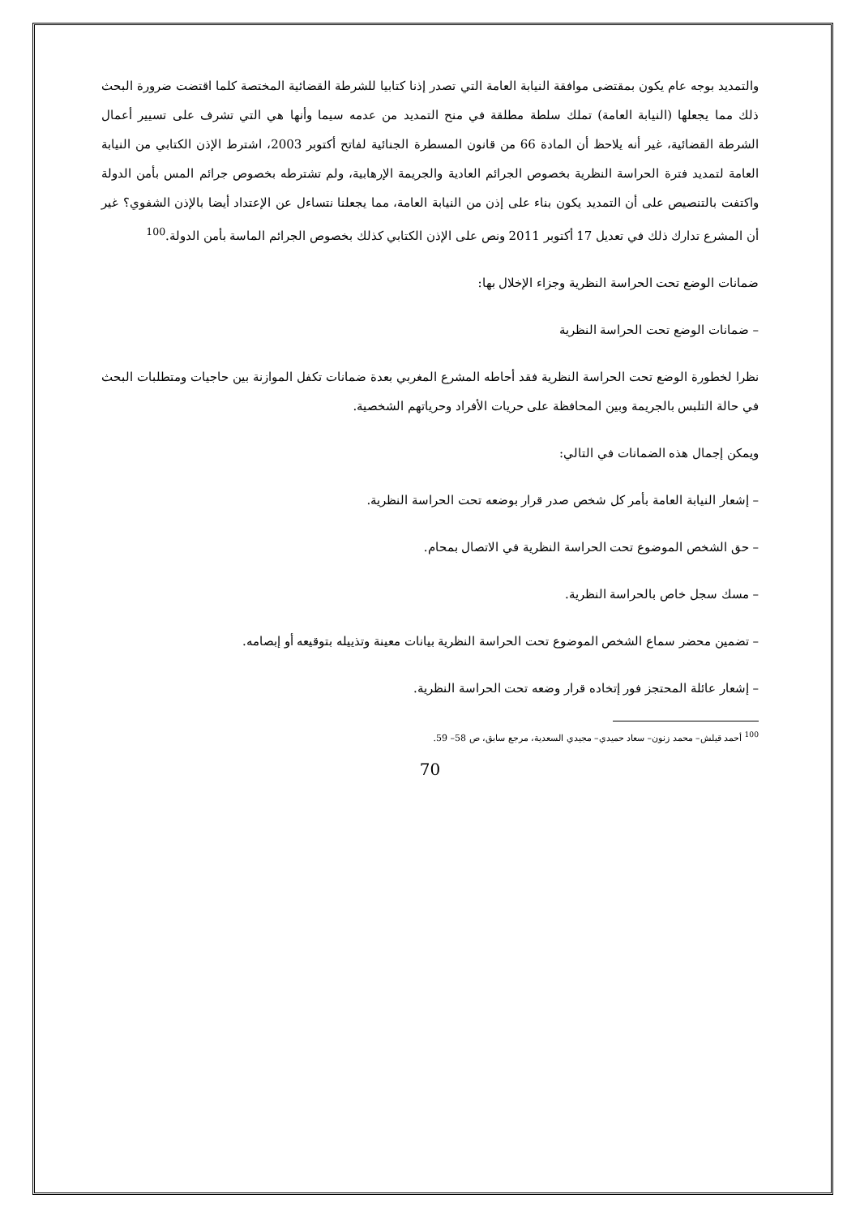والتمديد بوجه عام يكون بمقتضى موافقة النيابة العامة التي تصدر إذنا كتابيا للشرطة القضائية المختصة كلما اقتضت ضرورة البحث ذلك مما يجعلها (النيابة العامة) تملك سلطة مطلقة في منح التمديد من عدمه سيما وأنها هي التي تشرف على تسيير أعمال الشرطة القضائية، غير أنه يلاحظ أن المادة 66 من قانون المسطرة الجنائية لفاتح أكتوبر 2003، اشترط الإذن الكتابي من النيابة العامة لتمديد فترة الحراسة النظرية بخصوص الجرائم العادية والجريمة الإرهابية، ولم تشترطه بخصوص جرائم المس بأمن الدولة واكتفت بالتنصيص على أن التمديد يكون بناء على إذن من النيابة العامة، مما يجعلنا نتساءل عن الإعتداد أيضا بالإذن الشفوي؟ غير أن المشرع تدارك ذلك في تعديل 17 أكتوبر 2011 ونص على الإذن الكتابي كذلك بخصوص الجرائم الماسة بأمن الدولة.<sup>100</sup>
ضمانات الوضع تحت الحراسة النظرية وجزاء الإخلال بها:
– ضمانات الوضع تحت الحراسة النظرية
نظرا لخطورة الوضع تحت الحراسة النظرية فقد أحاطه المشرع المغربي بعدة ضمانات تكفل الموازنة بين حاجيات ومتطلبات البحث في حالة التلبس بالجريمة وبين المحافظة على حريات الأفراد وحرياتهم الشخصية.
ويمكن إجمال هذه الضمانات في التالي:
– إشعار النيابة العامة بأمر كل شخص صدر قرار بوضعه تحت الحراسة النظرية.
– حق الشخص الموضوع تحت الحراسة النظرية في الاتصال بمحام.
– مسك سجل خاص بالحراسة النظرية.
– تضمين محضر سماع الشخص الموضوع تحت الحراسة النظرية بيانات معينة وتذييله بتوقيعه أو إبصامه.
– إشعار عائلة المحتجز فور إتخاده قرار وضعه تحت الحراسة النظرية.
<sup>100</sup> أحمد قيلش– محمد زنون– سعاد حميدي– مجيدي السعدية، مرجع سابق، ص 58– 59.
70